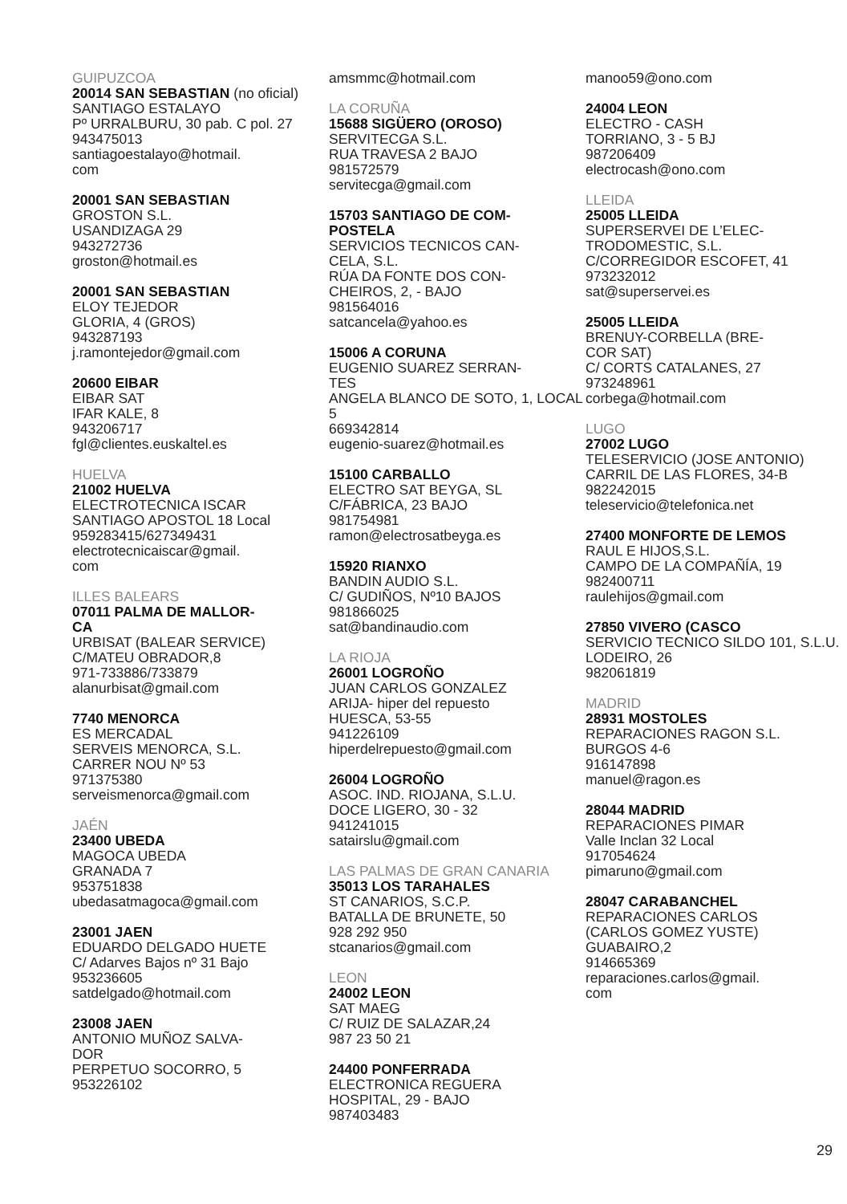GUIPUZCOA
20014 SAN SEBASTIAN (no oficial)
SANTIAGO ESTALAYO
Pº URRALBURU, 30 pab. C pol. 27
943475013
santiagoestalayo@hotmail.
com
20001 SAN SEBASTIAN
GROSTON S.L.
USANDIZAGA 29
943272736
groston@hotmail.es
20001 SAN SEBASTIAN
ELOY TEJEDOR
GLORIA, 4 (GROS)
943287193
j.ramontejedor@gmail.com
20600 EIBAR
EIBAR SAT
IFAR KALE, 8
943206717
fgl@clientes.euskaltel.es
HUELVA
21002 HUELVA
ELECTROTECNICA ISCAR
SANTIAGO APOSTOL 18 Local
959283415/627349431
electrotecnicaiscar@gmail.
com
ILLES BALEARS
07011 PALMA DE MALLOR-
CA
URBISAT (BALEAR SERVICE)
C/MATEU OBRADOR,8
971-733886/733879
alanurbisat@gmail.com
7740 MENORCA
ES MERCADAL
SERVEIS MENORCA, S.L.
CARRER NOU Nº 53
971375380
serveismenorca@gmail.com
JAÉN
23400 UBEDA
MAGOCA UBEDA
GRANADA 7
953751838
ubedasatmagoca@gmail.com
23001 JAEN
EDUARDO DELGADO HUETE
C/ Adarves Bajos nº 31 Bajo
953236605
satdelgado@hotmail.com
23008 JAEN
ANTONIO MUÑOZ SALVA-
DOR
PERPETUO SOCORRO, 5
953226102
amsmmc@hotmail.com
LA CORUÑA
15688 SIGÜERO (OROSO)
SERVITECGA S.L.
RUA TRAVESA 2 BAJO
981572579
servitecga@gmail.com
15703 SANTIAGO DE COM-
POSTELA
SERVICIOS TECNICOS CAN-
CELA, S.L.
RÚA DA FONTE DOS CON-
CHEIROS, 2, - BAJO
981564016
satcancela@yahoo.es
15006 A CORUNA
EUGENIO SUAREZ SERRAN-
TES
ANGELA BLANCO DE SOTO, 1, LOCAL 5
669342814
eugenio-suarez@hotmail.es
15100 CARBALLO
ELECTRO SAT BEYGA, SL
C/FÁBRICA, 23 BAJO
981754981
ramon@electrosatbeyga.es
15920 RIANXO
BANDIN AUDIO S.L.
C/ GUDIÑOS, Nº10 BAJOS
981866025
sat@bandinaudio.com
LA RIOJA
26001 LOGROÑO
JUAN CARLOS GONZALEZ
ARIJA- hiper del repuesto
HUESCA, 53-55
941226109
hiperdelrepuesto@gmail.com
26004 LOGROÑO
ASOC. IND. RIOJANA, S.L.U.
DOCE LIGERO, 30 - 32
941241015
satairslu@gmail.com
LAS PALMAS DE GRAN CANARIA
35013 LOS TARAHALES
ST CANARIOS, S.C.P.
BATALLA DE BRUNETE, 50
928 292 950
stcanarios@gmail.com
LEON
24002 LEON
SAT MAEG
C/ RUIZ DE SALAZAR,24
987 23 50 21
24400 PONFERRADA
ELECTRONICA REGUERA
HOSPITAL, 29 - BAJO
987403483
manoo59@ono.com
24004 LEON
ELECTRO - CASH
TORRIANO, 3 - 5 BJ
987206409
electrocash@ono.com
LLEIDA
25005 LLEIDA
SUPERSERVEI DE L’ELEC-
TRODOMESTIC, S.L.
C/CORREGIDOR ESCOFET, 41
973232012
sat@superservei.es
25005 LLEIDA
BRENUY-CORBELLA (BRE-
COR SAT)
C/ CORTS CATALANES, 27
973248961
corbega@hotmail.com
LUGO
27002 LUGO
TELESERVICIO (JOSE ANTONIO)
CARRIL DE LAS FLORES, 34-B
982242015
teleservicio@telefonica.net
27400 MONFORTE DE LEMOS
RAUL E HIJOS,S.L.
CAMPO DE LA COMPAÑÍA, 19
982400711
raulehijos@gmail.com
27850 VIVERO (CASCO
SERVICIO TECNICO SILDO 101, S.L.U.
LODEIRO, 26
982061819
MADRID
28931 MOSTOLES
REPARACIONES RAGON S.L.
BURGOS 4-6
916147898
manuel@ragon.es
28044 MADRID
REPARACIONES PIMAR
Valle Inclan 32 Local
917054624
pimaruno@gmail.com
28047 CARABANCHEL
REPARACIONES CARLOS
(CARLOS GOMEZ YUSTE)
GUABAIRO,2
914665369
reparaciones.carlos@gmail.
com
29